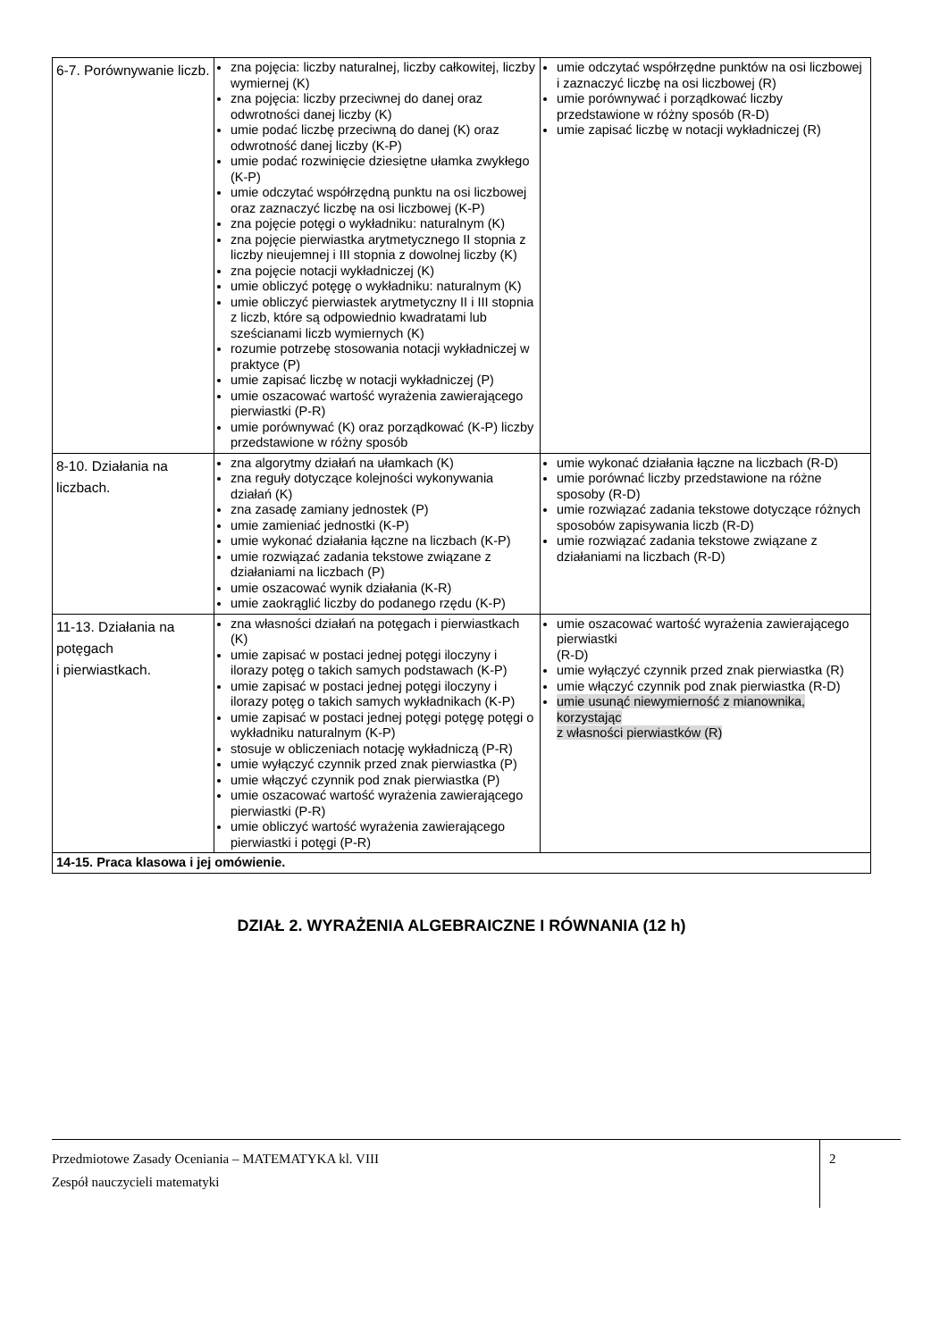| 6-7. Porównywanie liczb. | zna pojęcia: liczby naturalnej, liczby całkowitej, liczby wymiernej (K) zna pojęcia: liczby przeciwnej do danej oraz odwrotności danej liczby (K) umie podać liczbę przeciwną do danej (K) oraz odwrotność danej liczby (K-P) umie podać rozwinięcie dziesiętne ułamka zwykłego (K-P) umie odczytać współrzędną punktu na osi liczbowej oraz zaznaczyć liczbę na osi liczbowej (K-P) zna pojęcie potęgi o wykładniku: naturalnym (K) zna pojęcie pierwiastka arytmetycznego II stopnia z liczby nieujemnej i III stopnia z dowolnej liczby (K) zna pojęcie notacji wykładniczej (K) umie obliczyć potęgę o wykładniku: naturalnym (K) umie obliczyć pierwiastek arytmetyczny II i III stopnia z liczb, które są odpowiednio kwadratami lub sześcianami liczb wymiernych (K) rozumie potrzebę stosowania notacji wykładniczej w praktyce (P) umie zapisać liczbę w notacji wykładniczej (P) umie oszacować wartość wyrażenia zawierającego pierwiastki (P-R) umie porównywać (K) oraz porządkować (K-P) liczby przedstawione w różny sposób | umie odczytać współrzędne punktów na osi liczbowej i zaznaczyć liczbę na osi liczbowej (R) umie porównywać i porządkować liczby przedstawione w różny sposób (R-D) umie zapisać liczbę w notacji wykładniczej (R) |
| 8-10. Działania na liczbach. | zna algorytmy działań na ułamkach (K) zna reguły dotyczące kolejności wykonywania działań (K) zna zasadę zamiany jednostek (P) umie zamieniać jednostki (K-P) umie wykonać działania łączne na liczbach (K-P) umie rozwiązać zadania tekstowe związane z działaniami na liczbach (P) umie oszacować wynik działania (K-R) umie zaokrąglić liczby do podanego rzędu (K-P) | umie wykonać działania łączne na liczbach (R-D) umie porównać liczby przedstawione na różne sposoby (R-D) umie rozwiązać zadania tekstowe dotyczące różnych sposobów zapisywania liczb (R-D) umie rozwiązać zadania tekstowe związane z działaniami na liczbach (R-D) |
| 11-13. Działania na potęgach i pierwiastkach. | zna własności działań na potęgach i pierwiastkach (K) umie zapisać w postaci jednej potęgi iloczyny i ilorazy potęg o takich samych podstawach (K-P) umie zapisać w postaci jednej potęgi iloczyny i ilorazy potęg o takich samych wykładnikach (K-P) umie zapisać w postaci jednej potęgi potęgę potęgi o wykładniku naturalnym (K-P) stosuje w obliczeniach notację wykładniczą (P-R) umie wyłączyć czynnik przed znak pierwiastka (P) umie włączyć czynnik pod znak pierwiastka (P) umie oszacować wartość wyrażenia zawierającego pierwiastki (P-R) umie obliczyć wartość wyrażenia zawierającego pierwiastki i potęgi (P-R) | umie oszacować wartość wyrażenia zawierającego pierwiastki (R-D) umie wyłączyć czynnik przed znak pierwiastka (R) umie włączyć czynnik pod znak pierwiastka (R-D) umie usunąć niewymierność z mianownika, korzystając z własności pierwiastków (R) |
| 14-15. Praca klasowa i jej omówienie. | | |
DZIAŁ 2. WYRAŻENIA ALGEBRAICZNE I RÓWNANIA (12 h)
Przedmiotowe Zasady Oceniania – MATEMATYKA kl. VIII
Zespół nauczycieli matematyki
2